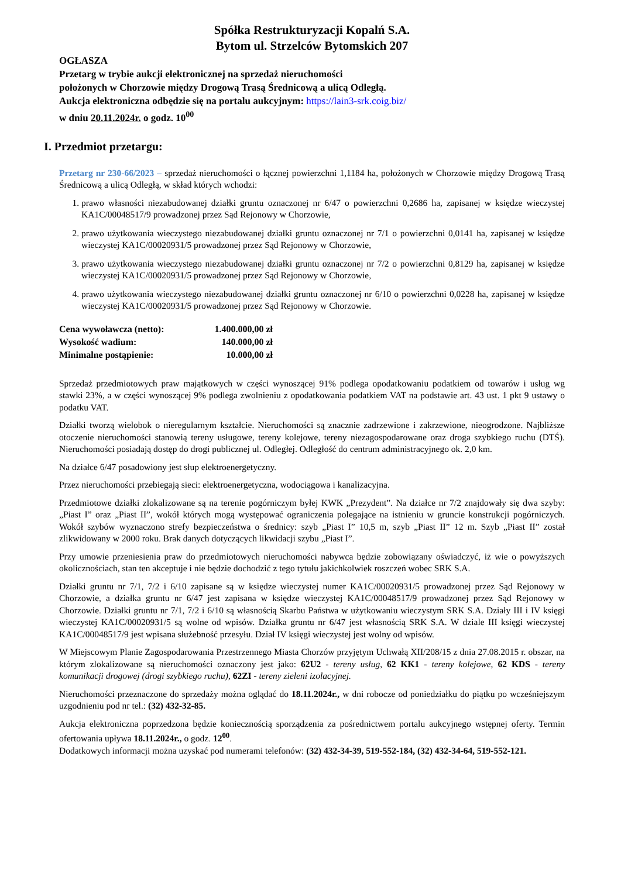Spółka Restrukturyzacji Kopalń S.A.
Bytom ul. Strzelców Bytomskich 207
OGŁASZA
Przetarg w trybie aukcji elektronicznej na sprzedaż nieruchomości
położonych w Chorzowie między Drogową Trasą Średnicową a ulicą Odległą.
Aukcja elektroniczna odbędzie się na portalu aukcyjnym: https://lain3-srk.coig.biz/
w dniu 20.11.2024r. o godz. 10<sup>00</sup>
I. Przedmiot przetargu:
Przetarg nr 230-66/2023 – sprzedaż nieruchomości o łącznej powierzchni 1,1184 ha, położonych w Chorzowie między Drogową Trasą Średnicową a ulicą Odległą, w skład których wchodzi:
1. prawo własności niezabudowanej działki gruntu oznaczonej nr 6/47 o powierzchni 0,2686 ha, zapisanej w księdze wieczystej KA1C/00048517/9 prowadzonej przez Sąd Rejonowy w Chorzowie,
2. prawo użytkowania wieczystego niezabudowanej działki gruntu oznaczonej nr 7/1 o powierzchni 0,0141 ha, zapisanej w księdze wieczystej KA1C/00020931/5 prowadzonej przez Sąd Rejonowy w Chorzowie,
3. prawo użytkowania wieczystego niezabudowanej działki gruntu oznaczonej nr 7/2 o powierzchni 0,8129 ha, zapisanej w księdze wieczystej KA1C/00020931/5 prowadzonej przez Sąd Rejonowy w Chorzowie,
4. prawo użytkowania wieczystego niezabudowanej działki gruntu oznaczonej nr 6/10 o powierzchni 0,0228 ha, zapisanej w księdze wieczystej KA1C/00020931/5 prowadzonej przez Sąd Rejonowy w Chorzowie.
| Cena wywoławcza (netto): | 1.400.000,00 zł |
| Wysokość wadium: | 140.000,00 zł |
| Minimalne postąpienie: | 10.000,00 zł |
Sprzedaż przedmiotowych praw majątkowych w części wynoszącej 91% podlega opodatkowaniu podatkiem od towarów i usług wg stawki 23%, a w części wynoszącej 9% podlega zwolnieniu z opodatkowania podatkiem VAT na podstawie art. 43 ust. 1 pkt 9 ustawy o podatku VAT.
Działki tworzą wielobok o nieregularnym kształcie. Nieruchomości są znacznie zadrzewione i zakrzewione, nieogrodzone. Najbliższe otoczenie nieruchomości stanowią tereny usługowe, tereny kolejowe, tereny niezagospodarowane oraz droga szybkiego ruchu (DTŚ). Nieruchomości posiadają dostęp do drogi publicznej ul. Odległej. Odległość do centrum administracyjnego ok. 2,0 km.
Na działce 6/47 posadowiony jest słup elektroenergetyczny.
Przez nieruchomości przebiegają sieci: elektroenergetyczna, wodociągowa i kanalizacyjna.
Przedmiotowe działki zlokalizowane są na terenie pogórniczym byłej KWK „Prezydent”. Na działce nr 7/2 znajdowały się dwa szyby: „Piast I” oraz „Piast II”, wokół których mogą występować ograniczenia polegające na istnieniu w gruncie konstrukcji pogórniczych. Wokół szybów wyznaczono strefy bezpieczeństwa o średnicy: szyb „Piast I” 10,5 m, szyb „Piast II” 12 m. Szyb „Piast II” został zlikwidowany w 2000 roku. Brak danych dotyczących likwidacji szybu „Piast I”.
Przy umowie przeniesienia praw do przedmiotowych nieruchomości nabywca będzie zobowiązany oświadczyć, iż wie o powyższych okolicznościach, stan ten akceptuje i nie będzie dochodzić z tego tytułu jakichkolwiek roszczeń wobec SRK S.A.
Działki gruntu nr 7/1, 7/2 i 6/10 zapisane są w księdze wieczystej numer KA1C/00020931/5 prowadzonej przez Sąd Rejonowy w Chorzowie, a działka gruntu nr 6/47 jest zapisana w księdze wieczystej KA1C/00048517/9 prowadzonej przez Sąd Rejonowy w Chorzowie. Działki gruntu nr 7/1, 7/2 i 6/10 są własnością Skarbu Państwa w użytkowaniu wieczystym SRK S.A. Działy III i IV księgi wieczystej KA1C/00020931/5 są wolne od wpisów. Działka gruntu nr 6/47 jest własnością SRK S.A. W dziale III księgi wieczystej KA1C/00048517/9 jest wpisana służebność przesyłu. Dział IV księgi wieczystej jest wolny od wpisów.
W Miejscowym Planie Zagospodarowania Przestrzennego Miasta Chorzów przyjętym Uchwałą XII/208/15 z dnia 27.08.2015 r. obszar, na którym zlokalizowane są nieruchomości oznaczony jest jako: 62U2 - tereny usług, 62 KK1 - tereny kolejowe, 62 KDS - tereny komunikacji drogowej (drogi szybkiego ruchu), 62ZI - tereny zieleni izolacyjnej.
Nieruchomości przeznaczone do sprzedaży można oglądać do 18.11.2024r., w dni robocze od poniedziałku do piątku po wcześniejszym uzgodnieniu pod nr tel.: (32) 432-32-85.
Aukcja elektroniczna poprzedzona będzie koniecznością sporządzenia za pośrednictwem portalu aukcyjnego wstępnej oferty. Termin ofertowania upływa 18.11.2024r., o godz. 12<sup>00</sup>.
Dodatkowych informacji można uzyskać pod numerami telefonów: (32) 432-34-39, 519-552-184, (32) 432-34-64, 519-552-121.